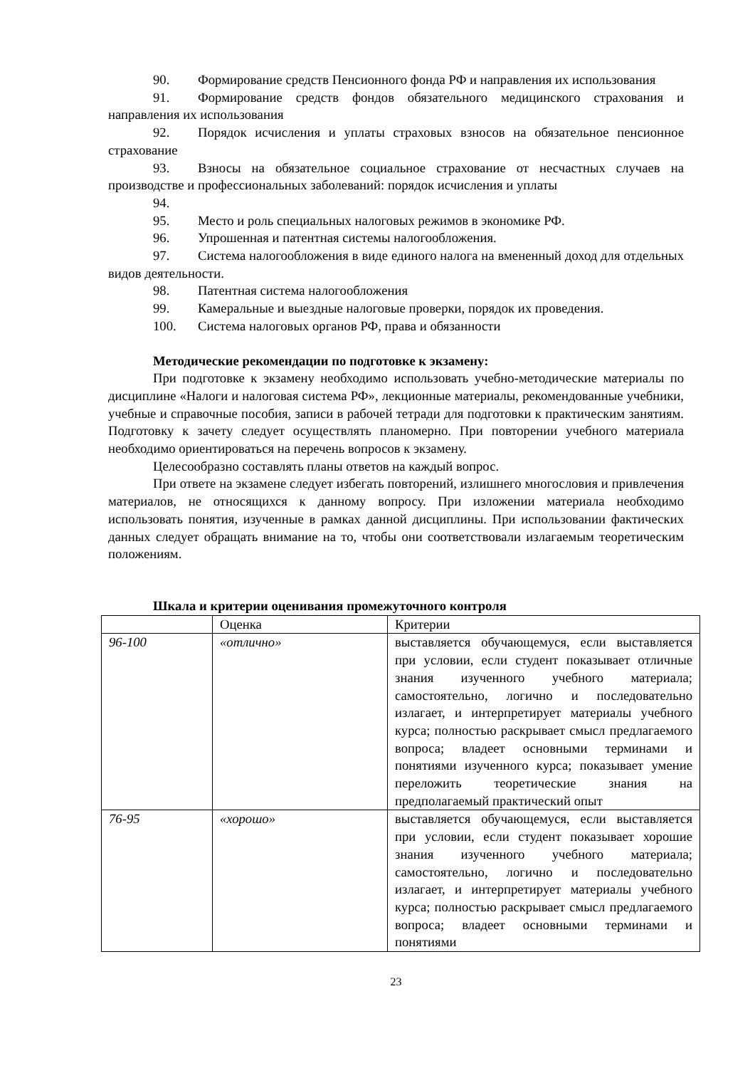90. Формирование средств Пенсионного фонда РФ и направления их использования
91. Формирование средств фондов обязательного медицинского страхования и направления их использования
92. Порядок исчисления и уплаты страховых взносов на обязательное пенсионное страхование
93. Взносы на обязательное социальное страхование от несчастных случаев на производстве и профессиональных заболеваний: порядок исчисления и уплаты
94.
95. Место и роль специальных налоговых режимов в экономике РФ.
96. Упрошенная и патентная системы налогообложения.
97. Система налогообложения в виде единого налога на вмененный доход для отдельных видов деятельности.
98. Патентная система налогообложения
99. Камеральные и выездные налоговые проверки, порядок их проведения.
100. Система налоговых органов РФ, права и обязанности
Методические рекомендации по подготовке к экзамену:
При подготовке к экзамену необходимо использовать учебно-методические материалы по дисциплине «Налоги и налоговая система РФ», лекционные материалы, рекомендованные учебники, учебные и справочные пособия, записи в рабочей тетради для подготовки к практическим занятиям. Подготовку к зачету следует осуществлять планомерно. При повторении учебного материала необходимо ориентироваться на перечень вопросов к экзамену.
Целесообразно составлять планы ответов на каждый вопрос.
При ответе на экзамене следует избегать повторений, излишнего многословия и привлечения материалов, не относящихся к данному вопросу. При изложении материала необходимо использовать понятия, изученные в рамках данной дисциплины. При использовании фактических данных следует обращать внимание на то, чтобы они соответствовали излагаемым теоретическим положениям.
Шкала и критерии оценивания промежуточного контроля
| | Оценка | Критерии |
| 96-100 | «отлично» | выставляется обучающемуся, если выставляется при условии, если студент показывает отличные знания изученного учебного материала; самостоятельно, логично и последовательно излагает, и интерпретирует материалы учебного курса; полностью раскрывает смысл предлагаемого вопроса; владеет основными терминами и понятиями изученного курса; показывает умение переложить теоретические знания на предполагаемый практический опыт |
| 76-95 | «хорошо» | выставляется обучающемуся, если выставляется при условии, если студент показывает хорошие знания изученного учебного материала; самостоятельно, логично и последовательно излагает, и интерпретирует материалы учебного курса; полностью раскрывает смысл предлагаемого вопроса; владеет основными терминами и понятиями |
23